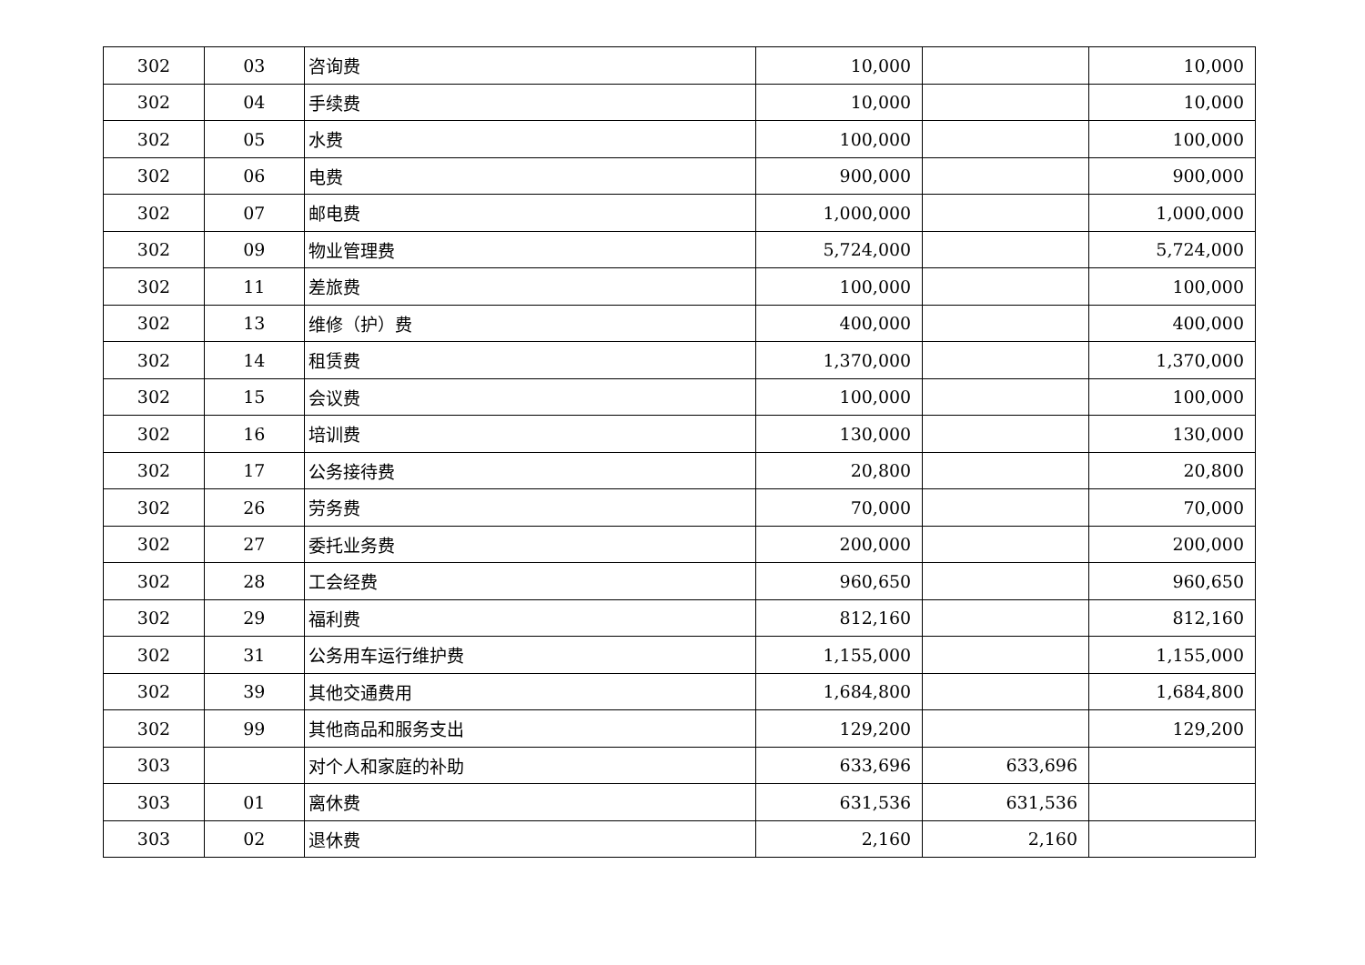| 302 | 03 | 咨询费 | 10,000 | | 10,000 |
| 302 | 04 | 手续费 | 10,000 | | 10,000 |
| 302 | 05 | 水费 | 100,000 | | 100,000 |
| 302 | 06 | 电费 | 900,000 | | 900,000 |
| 302 | 07 | 邮电费 | 1,000,000 | | 1,000,000 |
| 302 | 09 | 物业管理费 | 5,724,000 | | 5,724,000 |
| 302 | 11 | 差旅费 | 100,000 | | 100,000 |
| 302 | 13 | 维修（护）费 | 400,000 | | 400,000 |
| 302 | 14 | 租赁费 | 1,370,000 | | 1,370,000 |
| 302 | 15 | 会议费 | 100,000 | | 100,000 |
| 302 | 16 | 培训费 | 130,000 | | 130,000 |
| 302 | 17 | 公务接待费 | 20,800 | | 20,800 |
| 302 | 26 | 劳务费 | 70,000 | | 70,000 |
| 302 | 27 | 委托业务费 | 200,000 | | 200,000 |
| 302 | 28 | 工会经费 | 960,650 | | 960,650 |
| 302 | 29 | 福利费 | 812,160 | | 812,160 |
| 302 | 31 | 公务用车运行维护费 | 1,155,000 | | 1,155,000 |
| 302 | 39 | 其他交通费用 | 1,684,800 | | 1,684,800 |
| 302 | 99 | 其他商品和服务支出 | 129,200 | | 129,200 |
| 303 | | 对个人和家庭的补助 | 633,696 | 633,696 | |
| 303 | 01 | 离休费 | 631,536 | 631,536 | |
| 303 | 02 | 退休费 | 2,160 | 2,160 | |